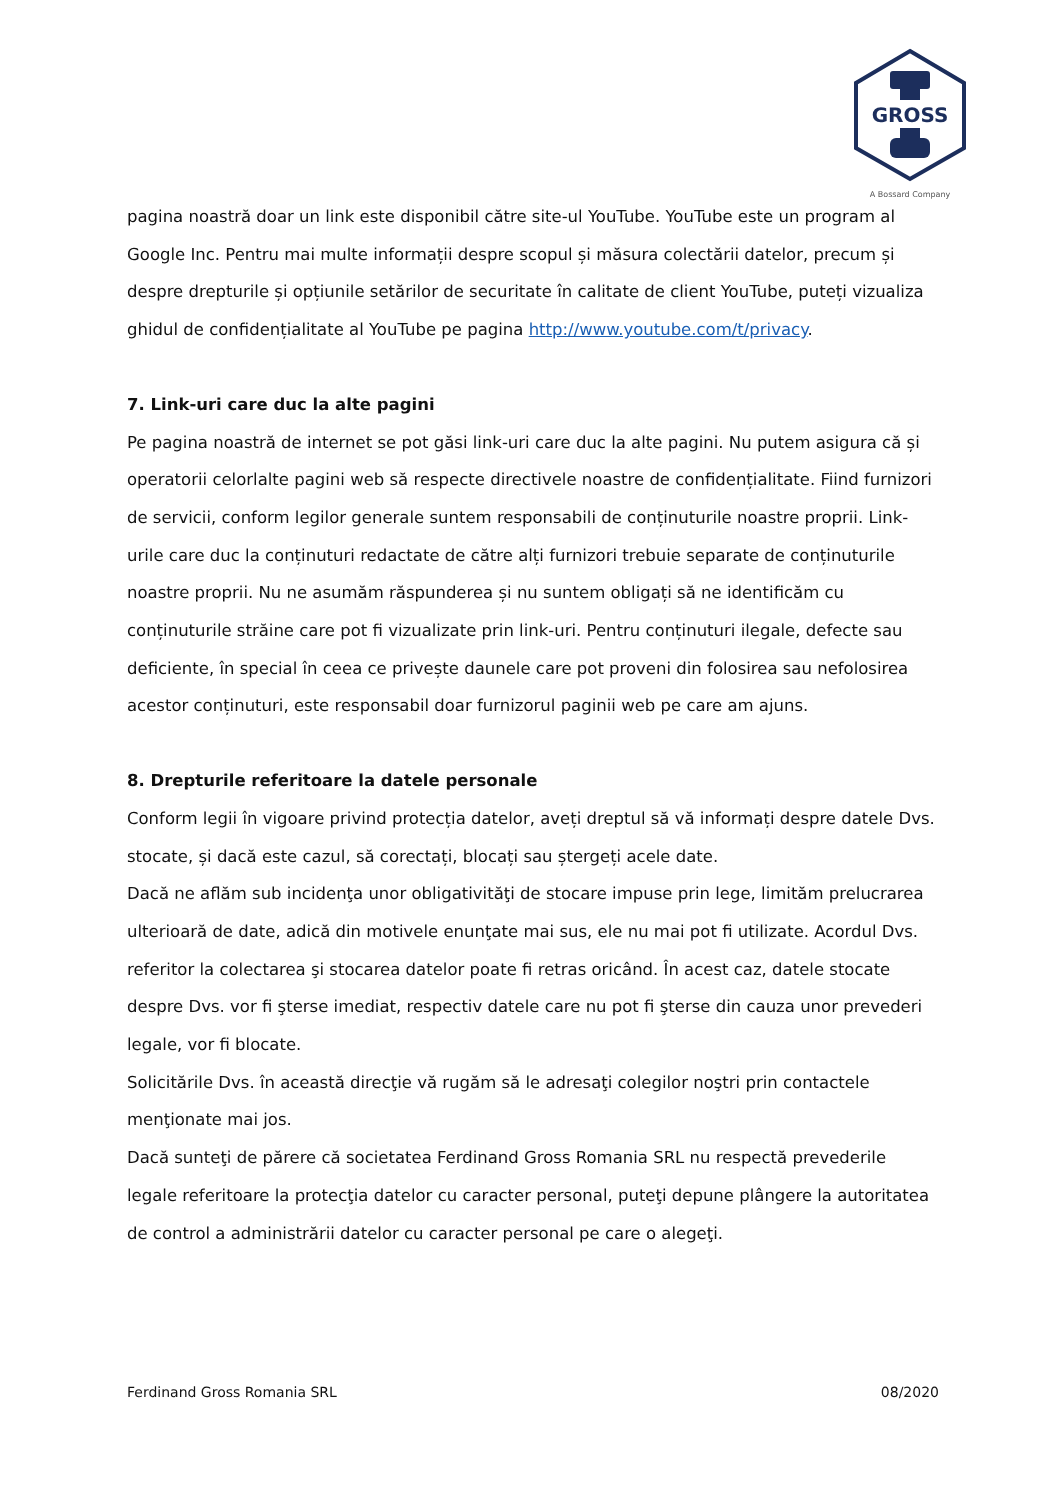GROSS
A Bossard Company
pagina noastră doar un link este disponibil către site-ul YouTube. YouTube este un program al Google Inc. Pentru mai multe informații despre scopul și măsura colectării datelor, precum și despre drepturile și opțiunile setărilor de securitate în calitate de client YouTube, puteți vizualiza ghidul de confidențialitate al YouTube pe pagina http://www.youtube.com/t/privacy.
7. Link-uri care duc la alte pagini
Pe pagina noastră de internet se pot găsi link-uri care duc la alte pagini. Nu putem asigura că și operatorii celorlalte pagini web să respecte directivele noastre de confidențialitate. Fiind furnizori de servicii, conform legilor generale suntem responsabili de conținuturile noastre proprii. Link-urile care duc la conținuturi redactate de către alți furnizori trebuie separate de conținuturile noastre proprii. Nu ne asumăm răspunderea și nu suntem obligați să ne identificăm cu conținuturile străine care pot fi vizualizate prin link-uri. Pentru conținuturi ilegale, defecte sau deficiente, în special în ceea ce privește daunele care pot proveni din folosirea sau nefolosirea acestor conținuturi, este responsabil doar furnizorul paginii web pe care am ajuns.
8. Drepturile referitoare la datele personale
Conform legii în vigoare privind protecția datelor, aveți dreptul să vă informați despre datele Dvs. stocate, și dacă este cazul, să corectați, blocați sau ștergeți acele date.
Dacă ne aflăm sub incidenţa unor obligativităţi de stocare impuse prin lege, limităm prelucrarea ulterioară de date, adică din motivele enunţate mai sus, ele nu mai pot fi utilizate. Acordul Dvs. referitor la colectarea şi stocarea datelor poate fi retras oricând. În acest caz, datele stocate despre Dvs. vor fi şterse imediat, respectiv datele care nu pot fi şterse din cauza unor prevederi legale, vor fi blocate.
Solicitările Dvs. în această direcţie vă rugăm să le adresaţi colegilor noştri prin contactele menţionate mai jos.
Dacă sunteţi de părere că societatea Ferdinand Gross Romania SRL nu respectă prevederile legale referitoare la protecţia datelor cu caracter personal, puteţi depune plângere la autoritatea de control a administrării datelor cu caracter personal pe care o alegeţi.
Ferdinand Gross Romania SRL 08/2020